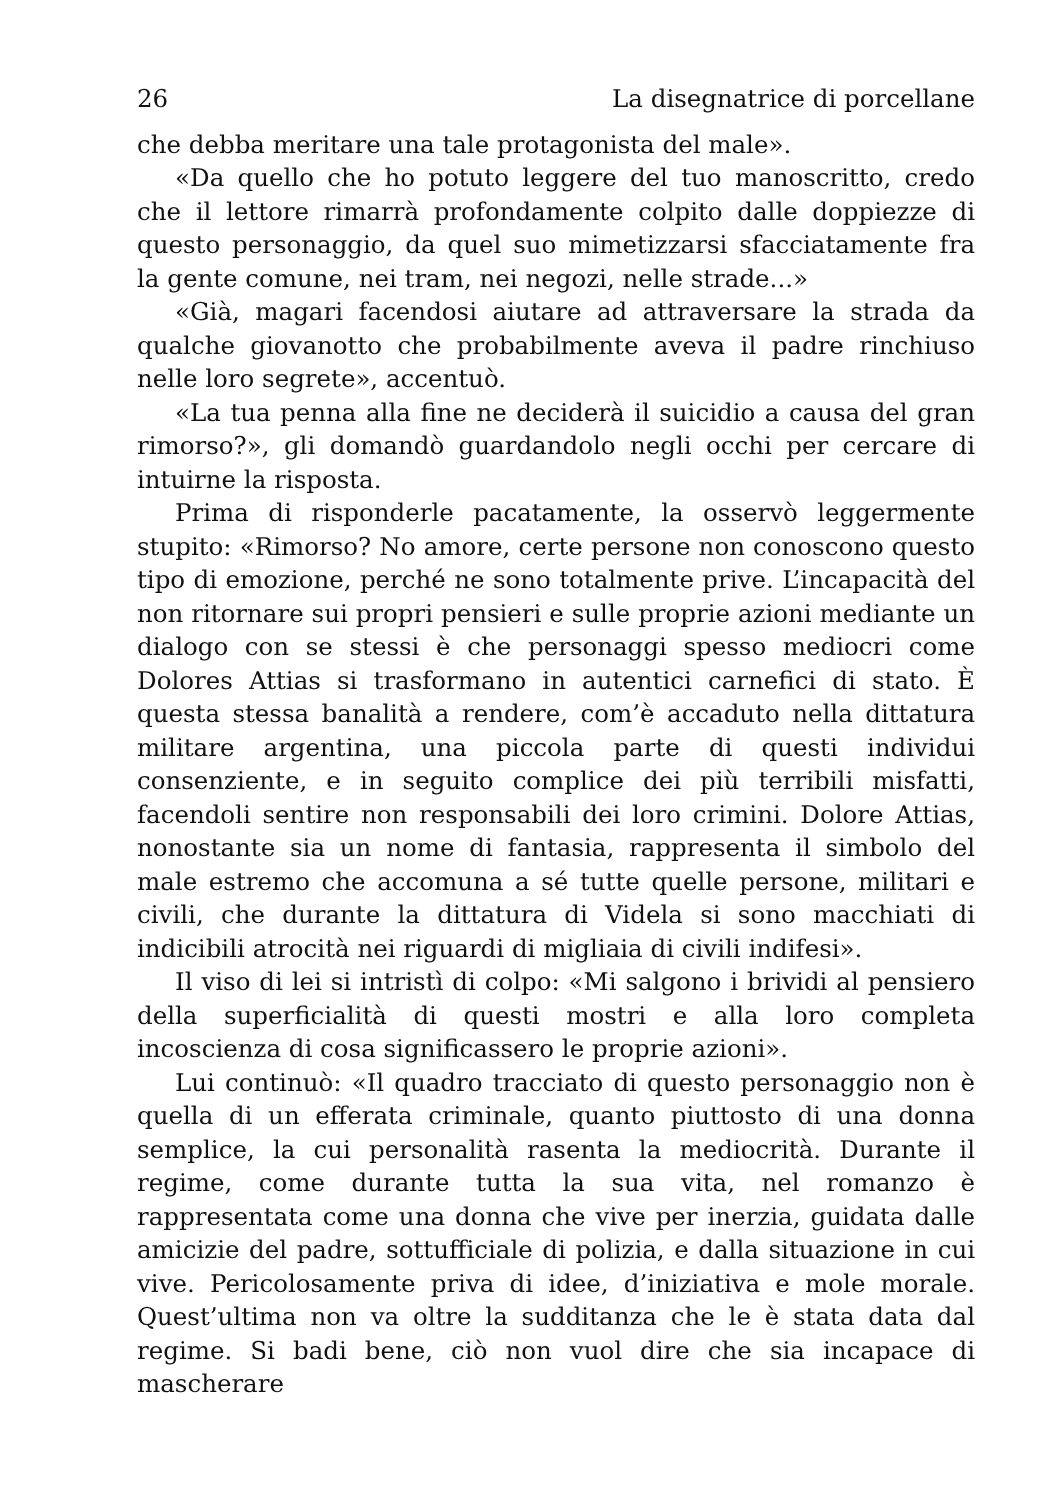26 La disegnatrice di porcellane
che debba meritare una tale protagonista del male».
«Da quello che ho potuto leggere del tuo manoscritto, credo che il lettore rimarrà profondamente colpito dalle doppiezze di questo personaggio, da quel suo mimetizzarsi sfacciatamente fra la gente comune, nei tram, nei negozi, nelle strade...»
«Già, magari facendosi aiutare ad attraversare la strada da qualche giovanotto che probabilmente aveva il padre rinchiuso nelle loro segrete», accentuò.
«La tua penna alla fine ne deciderà il suicidio a causa del gran rimorso?», gli domandò guardandolo negli occhi per cercare di intuirne la risposta.
Prima di risponderle pacatamente, la osservò leggermente stupito: «Rimorso? No amore, certe persone non conoscono questo tipo di emozione, perché ne sono totalmente prive. L’incapacità del non ritornare sui propri pensieri e sulle proprie azioni mediante un dialogo con se stessi è che personaggi spesso mediocri come Dolores Attias si trasformano in autentici carnefici di stato. È questa stessa banalità a rendere, com’è accaduto nella dittatura militare argentina, una piccola parte di questi individui consenziente, e in seguito complice dei più terribili misfatti, facendoli sentire non responsabili dei loro crimini. Dolore Attias, nonostante sia un nome di fantasia, rappresenta il simbolo del male estremo che accomuna a sé tutte quelle persone, militari e civili, che durante la dittatura di Videla si sono macchiati di indicibili atrocità nei riguardi di migliaia di civili indifesi».
Il viso di lei si intristì di colpo: «Mi salgono i brividi al pensiero della superficialità di questi mostri e alla loro completa incoscienza di cosa significassero le proprie azioni».
Lui continuò: «Il quadro tracciato di questo personaggio non è quella di un efferata criminale, quanto piuttosto di una donna semplice, la cui personalità rasenta la mediocrità. Durante il regime, come durante tutta la sua vita, nel romanzo è rappresentata come una donna che vive per inerzia, guidata dalle amicizie del padre, sottufficiale di polizia, e dalla situazione in cui vive. Pericolosamente priva di idee, d’iniziativa e mole morale. Quest’ultima non va oltre la sudditanza che le è stata data dal regime. Si badi bene, ciò non vuol dire che sia incapace di mascherare